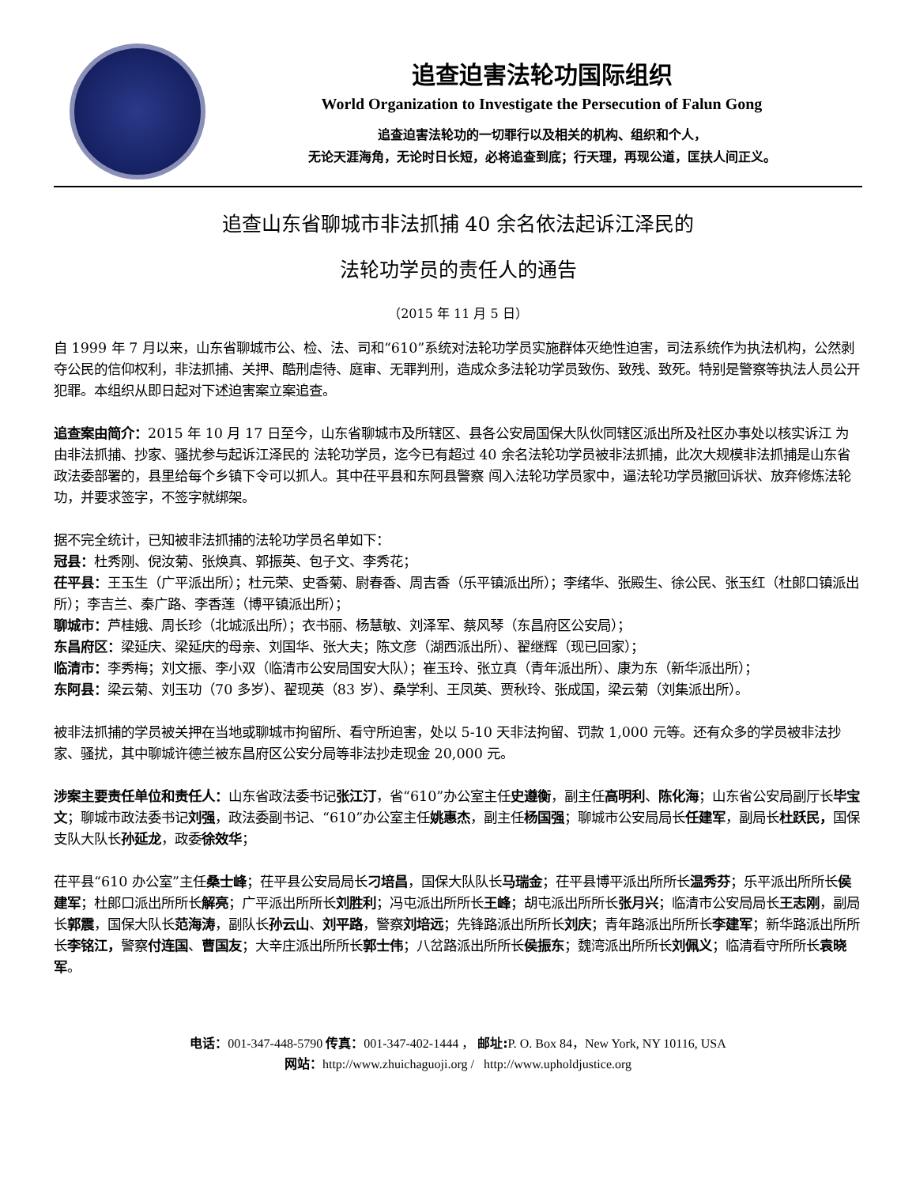追查迫害法轮功国际组织
World Organization to Investigate the Persecution of Falun Gong
追查迫害法轮功的一切罪行以及相关的机构、组织和个人，
无论天涯海角，无论时日长短，必将追查到底；行天理，再现公道，匡扶人间正义。
追查山东省聊城市非法抓捕 40 余名依法起诉江泽民的
法轮功学员的责任人的通告
（2015 年 11 月 5 日）
自 1999 年 7 月以来，山东省聊城市公、检、法、司和“610”系统对法轮功学员实施群体灭绝性迫害，司法系统作为执法机构，公然剥夺公民的信仰权利，非法抓捕、关押、酷刑虐待、庭审、无罪判刑，造成众多法轮功学员致伤、致残、致死。特别是警察等执法人员公开犯罪。本组织从即日起对下述迫害案立案追查。
追查案由简介：2015 年 10 月 17 日至今，山东省聊城市及所辖区、县各公安局国保大队伙同辖区派出所及社区办事处以核实诉江 为由非法抓捕、抄家、骚扰参与起诉江泽民的 法轮功学员，迄今已有超过 40 余名法轮功学员被非法抓捕，此次大规模非法抓捕是山东省政法委部署的，县里给每个乡镇下令可以抓人。其中茌平县和东阿县警察 闯入法轮功学员家中，逼法轮功学员撤回诉状、放弃修炼法轮功，并要求签字，不签字就绑架。
据不完全统计，已知被非法抓捕的法轮功学员名单如下：
冠县：杜秀刚、倪汝菊、张焕真、郭振英、包子文、李秀花；
茌平县：王玉生（广平派出所）；杜元荣、史香菊、尉春香、周吉香（乐平镇派出所）；李绪华、张殿生、徐公民、张玉红（杜郎口镇派出所）；李吉兰、秦广路、李香莲（博平镇派出所）；
聊城市：芦桂娥、周长珍（北城派出所）；衣书丽、杨慧敏、刘泽军、蔡风琴（东昌府区公安局）；
东昌府区：梁延庆、梁延庆的母亲、刘国华、张大夫；陈文彦（湖西派出所）、翟继辉（现已回家）；
临清市：李秀梅；刘文振、李小双（临清市公安局国安大队）；崔玉玲、张立真（青年派出所）、康为东（新华派出所）；
东阿县：梁云菊、刘玉功（70 多岁）、翟现英（83 岁）、桑学利、王凤英、贾秋玲、张成国，梁云菊（刘集派出所）。
被非法抓捕的学员被关押在当地或聊城市拘留所、看守所迫害，处以 5-10 天非法拘留、罚款 1,000 元等。还有众多的学员被非法抄家、骚扰，其中聊城许德兰被东昌府区公安分局等非法抄走现金 20,000 元。
涉案主要责任单位和责任人：山东省政法委书记张江汀，省“610”办公室主任史遵衡，副主任高明利、陈化海；山东省公安局副厅长毕宝文；聊城市政法委书记刘强，政法委副书记、“610”办公室主任姚惠杰，副主任杨国强；聊城市公安局局长任建军，副局长杜跃民，国保支队大队长孙延龙，政委徐效华；
茌平县“610 办公室”主任桑士峰；茌平县公安局局长刁培昌，国保大队队长马瑞金；茌平县博平派出所所长温秀芬；乐平派出所所长侯建军；杜郎口派出所所长解亮；广平派出所所长刘胜利；冯屯派出所所长王峰；胡屯派出所所长张月兴；临清市公安局局长王志刚，副局长郭震，国保大队长范海涛，副队长孙云山、刘平路，警察刘培远；先锋路派出所所长刘庆；青年路派出所所长李建军；新华路派出所所长李铭江，警察付连国、曹国友；大辛庄派出所所长郭士伟；八岔路派出所所长侯振东；魏湾派出所所长刘佩义；临清看守所所长袁晓军。
电话：001-347-448-5790 传真：001-347-402-1444 ， 邮址: P. O. Box 84，New York, NY 10116, USA
网站：http://www.zhuichaguoji.org / http://www.upholdjustice.org